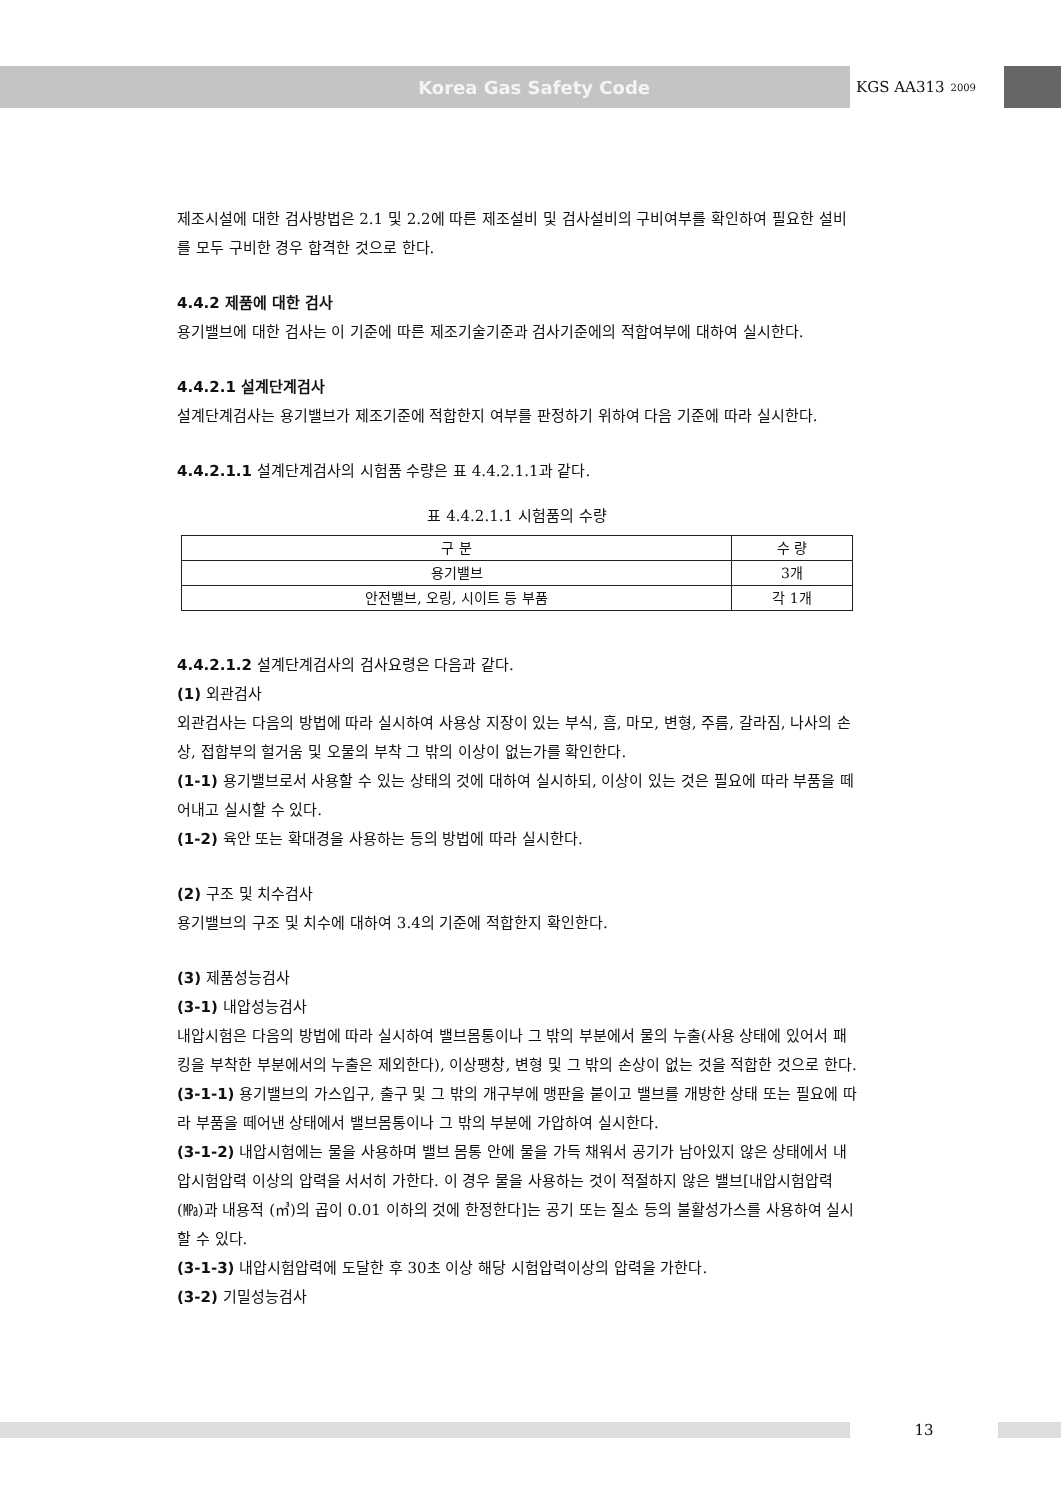Korea Gas Safety Code
KGS AA313<sup>2009</sup>
제조시설에 대한 검사방법은 2.1 및 2.2에 따른 제조설비 및 검사설비의 구비여부를 확인하여 필요한 설비를 모두 구비한 경우 합격한 것으로 한다.
4.4.2 제품에 대한 검사
용기밸브에 대한 검사는 이 기준에 따른 제조기술기준과 검사기준에의 적합여부에 대하여 실시한다.
4.4.2.1 설계단계검사
설계단계검사는 용기밸브가 제조기준에 적합한지 여부를 판정하기 위하여 다음 기준에 따라 실시한다.
4.4.2.1.1 설계단계검사의 시험품 수량은 표 4.4.2.1.1과 같다.
표 4.4.2.1.1 시험품의 수량
| 구 분 | 수 량 |
| --- | --- |
| 용기밸브 | 3개 |
| 안전밸브, 오링, 시이트 등 부품 | 각 1개 |
4.4.2.1.2 설계단계검사의 검사요령은 다음과 같다.
(1) 외관검사
외관검사는 다음의 방법에 따라 실시하여 사용상 지장이 있는 부식, 흠, 마모, 변형, 주름, 갈라짐, 나사의 손상, 접합부의 헐거움 및 오물의 부착 그 밖의 이상이 없는가를 확인한다.
(1-1) 용기밸브로서 사용할 수 있는 상태의 것에 대하여 실시하되, 이상이 있는 것은 필요에 따라 부품을 떼어내고 실시할 수 있다.
(1-2) 육안 또는 확대경을 사용하는 등의 방법에 따라 실시한다.
(2) 구조 및 치수검사
용기밸브의 구조 및 치수에 대하여 3.4의 기준에 적합한지 확인한다.
(3) 제품성능검사
(3-1) 내압성능검사
내압시험은 다음의 방법에 따라 실시하여 밸브몸통이나 그 밖의 부분에서 물의 누출(사용 상태에 있어서 패킹을 부착한 부분에서의 누출은 제외한다), 이상팽창, 변형 및 그 밖의 손상이 없는 것을 적합한 것으로 한다.
(3-1-1) 용기밸브의 가스입구, 출구 및 그 밖의 개구부에 맹판을 붙이고 밸브를 개방한 상태 또는 필요에 따라 부품을 떼어낸 상태에서 밸브몸통이나 그 밖의 부분에 가압하여 실시한다.
(3-1-2) 내압시험에는 물을 사용하며 밸브 몸통 안에 물을 가득 채워서 공기가 남아있지 않은 상태에서 내압시험압력 이상의 압력을 서서히 가한다. 이 경우 물을 사용하는 것이 적절하지 않은 밸브[내압시험압력(㎫)과 내용적 (㎥)의 곱이 0.01 이하의 것에 한정한다]는 공기 또는 질소 등의 불활성가스를 사용하여 실시할 수 있다.
(3-1-3) 내압시험압력에 도달한 후 30초 이상 해당 시험압력이상의 압력을 가한다.
(3-2) 기밀성능검사
13